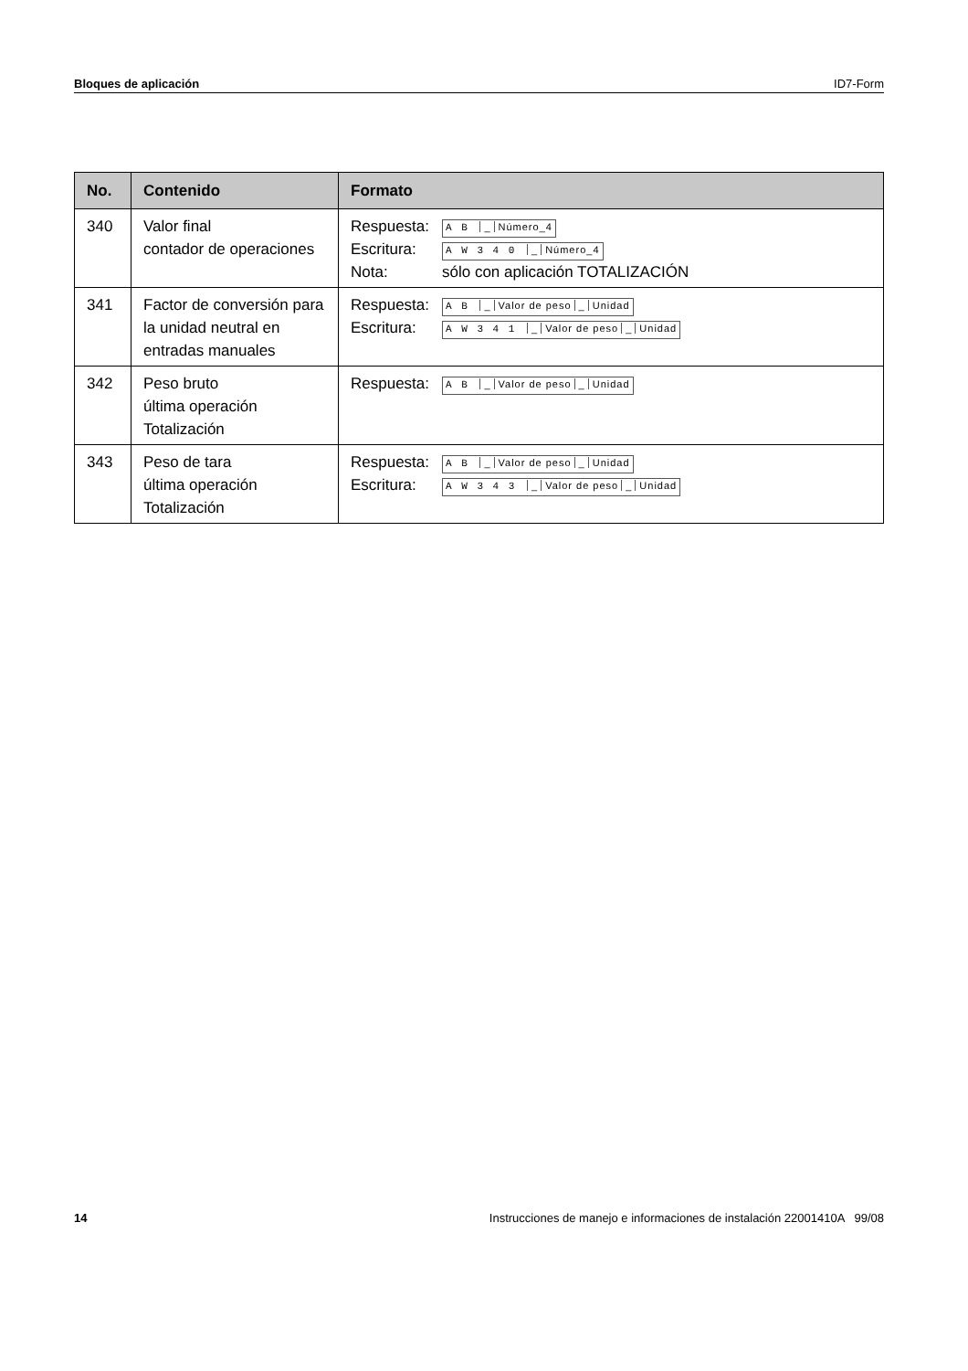Bloques de aplicación ID7-Form
| No. | Contenido | Formato |
| --- | --- | --- |
| 340 | Valor final contador de operaciones | Respuesta: A B _ Número_4 Escritura: A W 3 4 0 _ Número_4 Nota: sólo con aplicación TOTALIZACIÓN |
| 341 | Factor de conversión para la unidad neutral en entradas manuales | Respuesta: A B _ Valor de peso _ Unidad Escritura: A W 3 4 1 _ Valor de peso _ Unidad |
| 342 | Peso bruto última operación Totalización | Respuesta: A B _ Valor de peso _ Unidad |
| 343 | Peso de tara última operación Totalización | Respuesta: A B _ Valor de peso _ Unidad Escritura: A W 3 4 3 _ Valor de peso _ Unidad |
14 Instrucciones de manejo e informaciones de instalación 22001410A 99/08